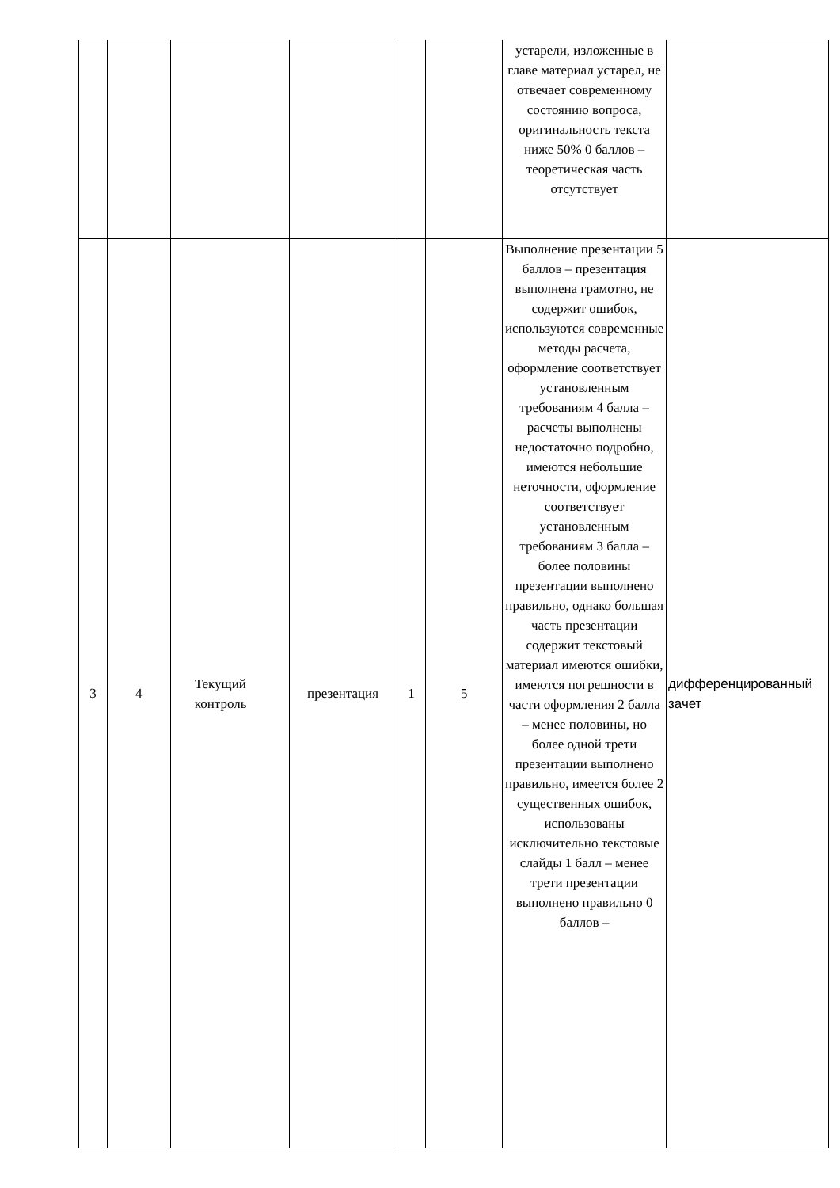| | | | | | | устарели, изложенные в главе материал устарел, не отвечает современному состоянию вопроса, оригинальность текста ниже 50% 0 баллов – теоретическая часть отсутствует | |
| 3 | 4 | Текущий контроль | презентация | 1 | 5 | Выполнение презентации 5 баллов – презентация выполнена грамотно, не содержит ошибок, используются современные методы расчета, оформление соответствует установленным требованиям 4 балла – расчеты выполнены недостаточно подробно, имеются небольшие неточности, оформление соответствует установленным требованиям 3 балла – более половины презентации выполнено правильно, однако большая часть презентации содержит текстовый материал имеются ошибки, имеются погрешности в части оформления 2 балла – менее половины, но более одной трети презентации выполнено правильно, имеется более 2 существенных ошибок, использованы исключительно текстовые слайды 1 балл – менее трети презентации выполнено правильно 0 баллов – | дифференцированный зачет |